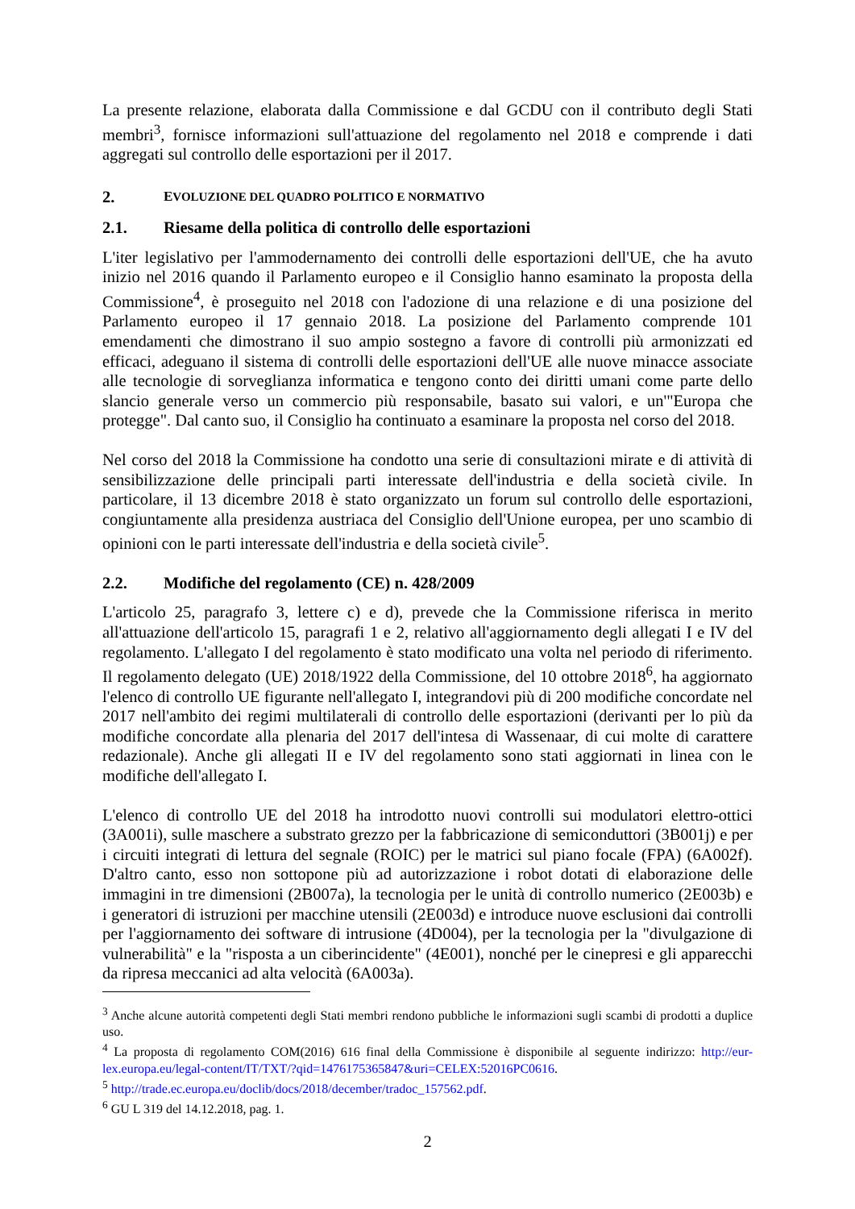La presente relazione, elaborata dalla Commissione e dal GCDU con il contributo degli Stati membri<sup>3</sup>, fornisce informazioni sull'attuazione del regolamento nel 2018 e comprende i dati aggregati sul controllo delle esportazioni per il 2017.
2. EVOLUZIONE DEL QUADRO POLITICO E NORMATIVO
2.1. Riesame della politica di controllo delle esportazioni
L'iter legislativo per l'ammodernamento dei controlli delle esportazioni dell'UE, che ha avuto inizio nel 2016 quando il Parlamento europeo e il Consiglio hanno esaminato la proposta della Commissione<sup>4</sup>, è proseguito nel 2018 con l'adozione di una relazione e di una posizione del Parlamento europeo il 17 gennaio 2018. La posizione del Parlamento comprende 101 emendamenti che dimostrano il suo ampio sostegno a favore di controlli più armonizzati ed efficaci, adeguano il sistema di controlli delle esportazioni dell'UE alle nuove minacce associate alle tecnologie di sorveglianza informatica e tengono conto dei diritti umani come parte dello slancio generale verso un commercio più responsabile, basato sui valori, e un'"Europa che protegge". Dal canto suo, il Consiglio ha continuato a esaminare la proposta nel corso del 2018.
Nel corso del 2018 la Commissione ha condotto una serie di consultazioni mirate e di attività di sensibilizzazione delle principali parti interessate dell'industria e della società civile. In particolare, il 13 dicembre 2018 è stato organizzato un forum sul controllo delle esportazioni, congiuntamente alla presidenza austriaca del Consiglio dell'Unione europea, per uno scambio di opinioni con le parti interessate dell'industria e della società civile<sup>5</sup>.
2.2. Modifiche del regolamento (CE) n. 428/2009
L'articolo 25, paragrafo 3, lettere c) e d), prevede che la Commissione riferisca in merito all'attuazione dell'articolo 15, paragrafi 1 e 2, relativo all'aggiornamento degli allegati I e IV del regolamento. L'allegato I del regolamento è stato modificato una volta nel periodo di riferimento. Il regolamento delegato (UE) 2018/1922 della Commissione, del 10 ottobre 2018<sup>6</sup>, ha aggiornato l'elenco di controllo UE figurante nell'allegato I, integrandovi più di 200 modifiche concordate nel 2017 nell'ambito dei regimi multilaterali di controllo delle esportazioni (derivanti per lo più da modifiche concordate alla plenaria del 2017 dell'intesa di Wassenaar, di cui molte di carattere redazionale). Anche gli allegati II e IV del regolamento sono stati aggiornati in linea con le modifiche dell'allegato I.
L'elenco di controllo UE del 2018 ha introdotto nuovi controlli sui modulatori elettro-ottici (3A001i), sulle maschere a substrato grezzo per la fabbricazione di semiconduttori (3B001j) e per i circuiti integrati di lettura del segnale (ROIC) per le matrici sul piano focale (FPA) (6A002f). D'altro canto, esso non sottopone più ad autorizzazione i robot dotati di elaborazione delle immagini in tre dimensioni (2B007a), la tecnologia per le unità di controllo numerico (2E003b) e i generatori di istruzioni per macchine utensili (2E003d) e introduce nuove esclusioni dai controlli per l'aggiornamento dei software di intrusione (4D004), per la tecnologia per la "divulgazione di vulnerabilità" e la "risposta a un ciberincidente" (4E001), nonché per le cinepresi e gli apparecchi da ripresa meccanici ad alta velocità (6A003a).
<sup>3</sup> Anche alcune autorità competenti degli Stati membri rendono pubbliche le informazioni sugli scambi di prodotti a duplice uso.
<sup>4</sup> La proposta di regolamento COM(2016) 616 final della Commissione è disponibile al seguente indirizzo: http://eur-lex.europa.eu/legal-content/IT/TXT/?qid=1476175365847&uri=CELEX:52016PC0616.
<sup>5</sup> http://trade.ec.europa.eu/doclib/docs/2018/december/tradoc_157562.pdf.
<sup>6</sup> GU L 319 del 14.12.2018, pag. 1.
2